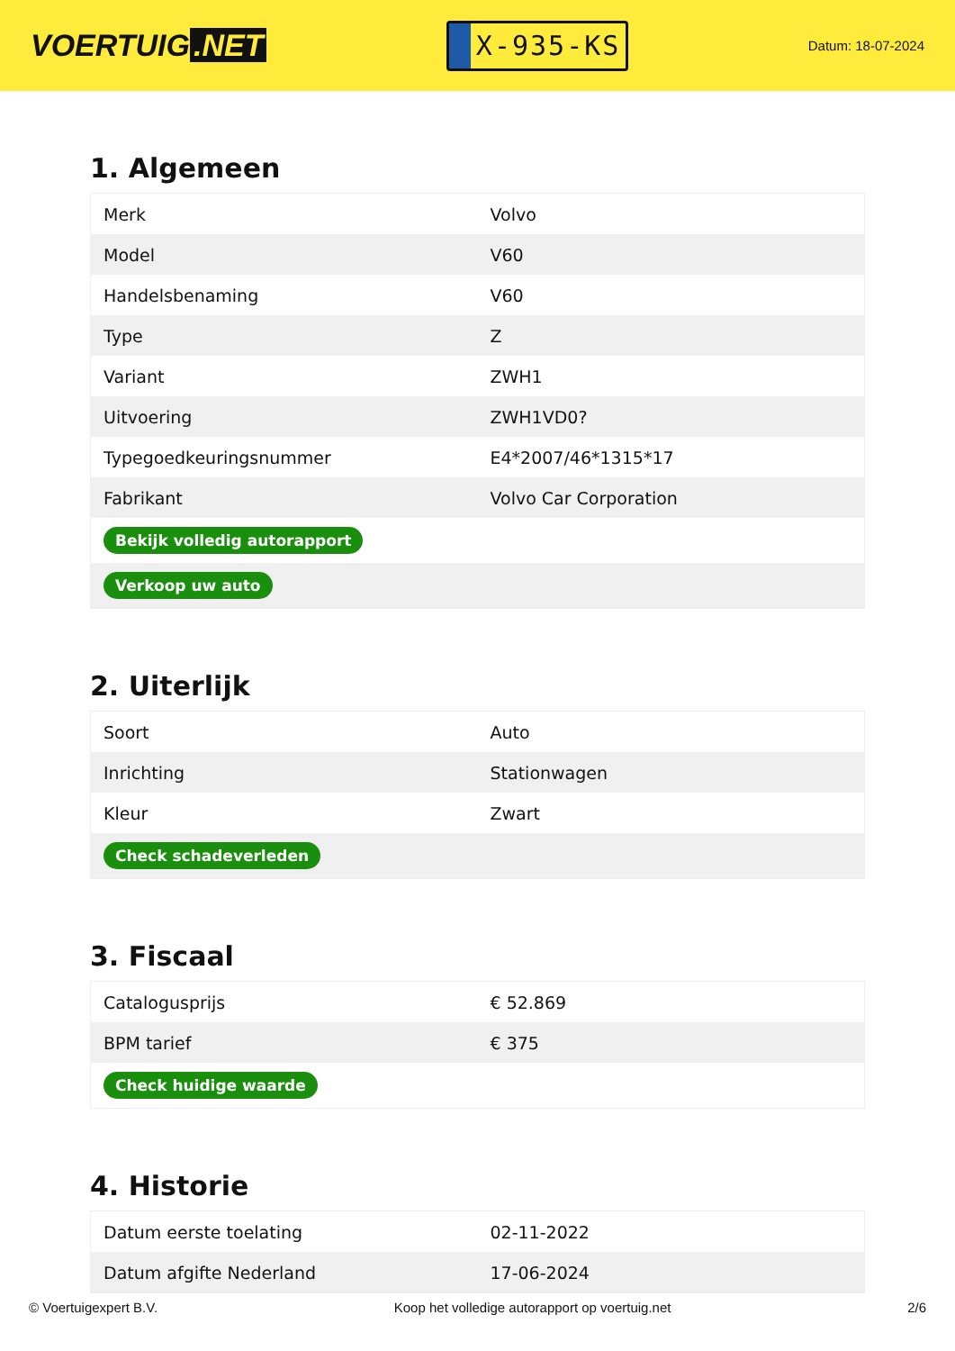VOERTUIG.NET
X-935-KS
Datum: 18-07-2024
1. Algemeen
| Merk | Volvo |
| Model | V60 |
| Handelsbenaming | V60 |
| Type | Z |
| Variant | ZWH1 |
| Uitvoering | ZWH1VD0? |
| Typegoedkeuringsnummer | E4*2007/46*1315*17 |
| Fabrikant | Volvo Car Corporation |
| Bekijk volledig autorapport | |
| Verkoop uw auto | |
2. Uiterlijk
| Soort | Auto |
| Inrichting | Stationwagen |
| Kleur | Zwart |
| Check schadeverleden | |
3. Fiscaal
| Catalogusprijs | € 52.869 |
| BPM tarief | € 375 |
| Check huidige waarde | |
4. Historie
| Datum eerste toelating | 02-11-2022 |
| Datum afgifte Nederland | 17-06-2024 |
© Voertuigexpert B.V. Koop het volledige autorapport op voertuig.net 2/6